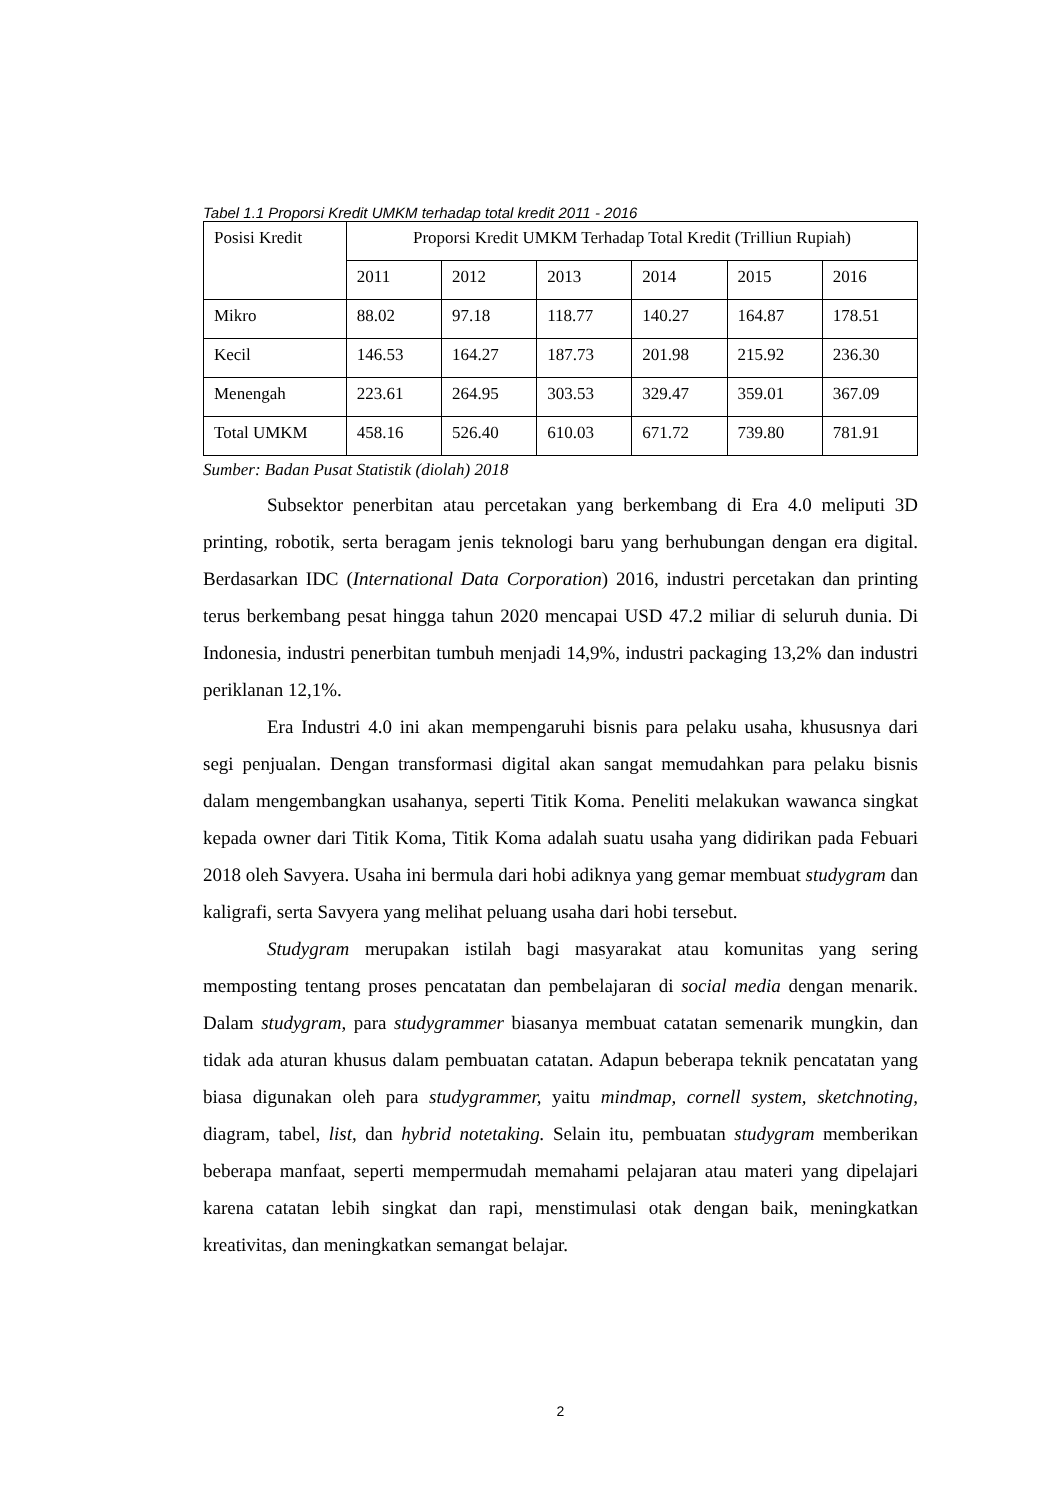Tabel 1.1 Proporsi Kredit UMKM terhadap total kredit 2011 - 2016
| Posisi Kredit | Proporsi Kredit UMKM Terhadap Total Kredit (Trilliun Rupiah) | | | | | |
| | 2011 | 2012 | 2013 | 2014 | 2015 | 2016 |
| Mikro | 88.02 | 97.18 | 118.77 | 140.27 | 164.87 | 178.51 |
| Kecil | 146.53 | 164.27 | 187.73 | 201.98 | 215.92 | 236.30 |
| Menengah | 223.61 | 264.95 | 303.53 | 329.47 | 359.01 | 367.09 |
| Total UMKM | 458.16 | 526.40 | 610.03 | 671.72 | 739.80 | 781.91 |
Sumber: Badan Pusat Statistik (diolah) 2018
Subsektor penerbitan atau percetakan yang berkembang di Era 4.0 meliputi 3D printing, robotik, serta beragam jenis teknologi baru yang berhubungan dengan era digital. Berdasarkan IDC (International Data Corporation) 2016, industri percetakan dan printing terus berkembang pesat hingga tahun 2020 mencapai USD 47.2 miliar di seluruh dunia. Di Indonesia, industri penerbitan tumbuh menjadi 14,9%, industri packaging 13,2% dan industri periklanan 12,1%.
Era Industri 4.0 ini akan mempengaruhi bisnis para pelaku usaha, khususnya dari segi penjualan. Dengan transformasi digital akan sangat memudahkan para pelaku bisnis dalam mengembangkan usahanya, seperti Titik Koma. Peneliti melakukan wawanca singkat kepada owner dari Titik Koma, Titik Koma adalah suatu usaha yang didirikan pada Febuari 2018 oleh Savyera. Usaha ini bermula dari hobi adiknya yang gemar membuat studygram dan kaligrafi, serta Savyera yang melihat peluang usaha dari hobi tersebut.
Studygram merupakan istilah bagi masyarakat atau komunitas yang sering memposting tentang proses pencatatan dan pembelajaran di social media dengan menarik. Dalam studygram, para studygrammer biasanya membuat catatan semenarik mungkin, dan tidak ada aturan khusus dalam pembuatan catatan. Adapun beberapa teknik pencatatan yang biasa digunakan oleh para studygrammer, yaitu mindmap, cornell system, sketchnoting, diagram, tabel, list, dan hybrid notetaking. Selain itu, pembuatan studygram memberikan beberapa manfaat, seperti mempermudah memahami pelajaran atau materi yang dipelajari karena catatan lebih singkat dan rapi, menstimulasi otak dengan baik, meningkatkan kreativitas, dan meningkatkan semangat belajar.
2